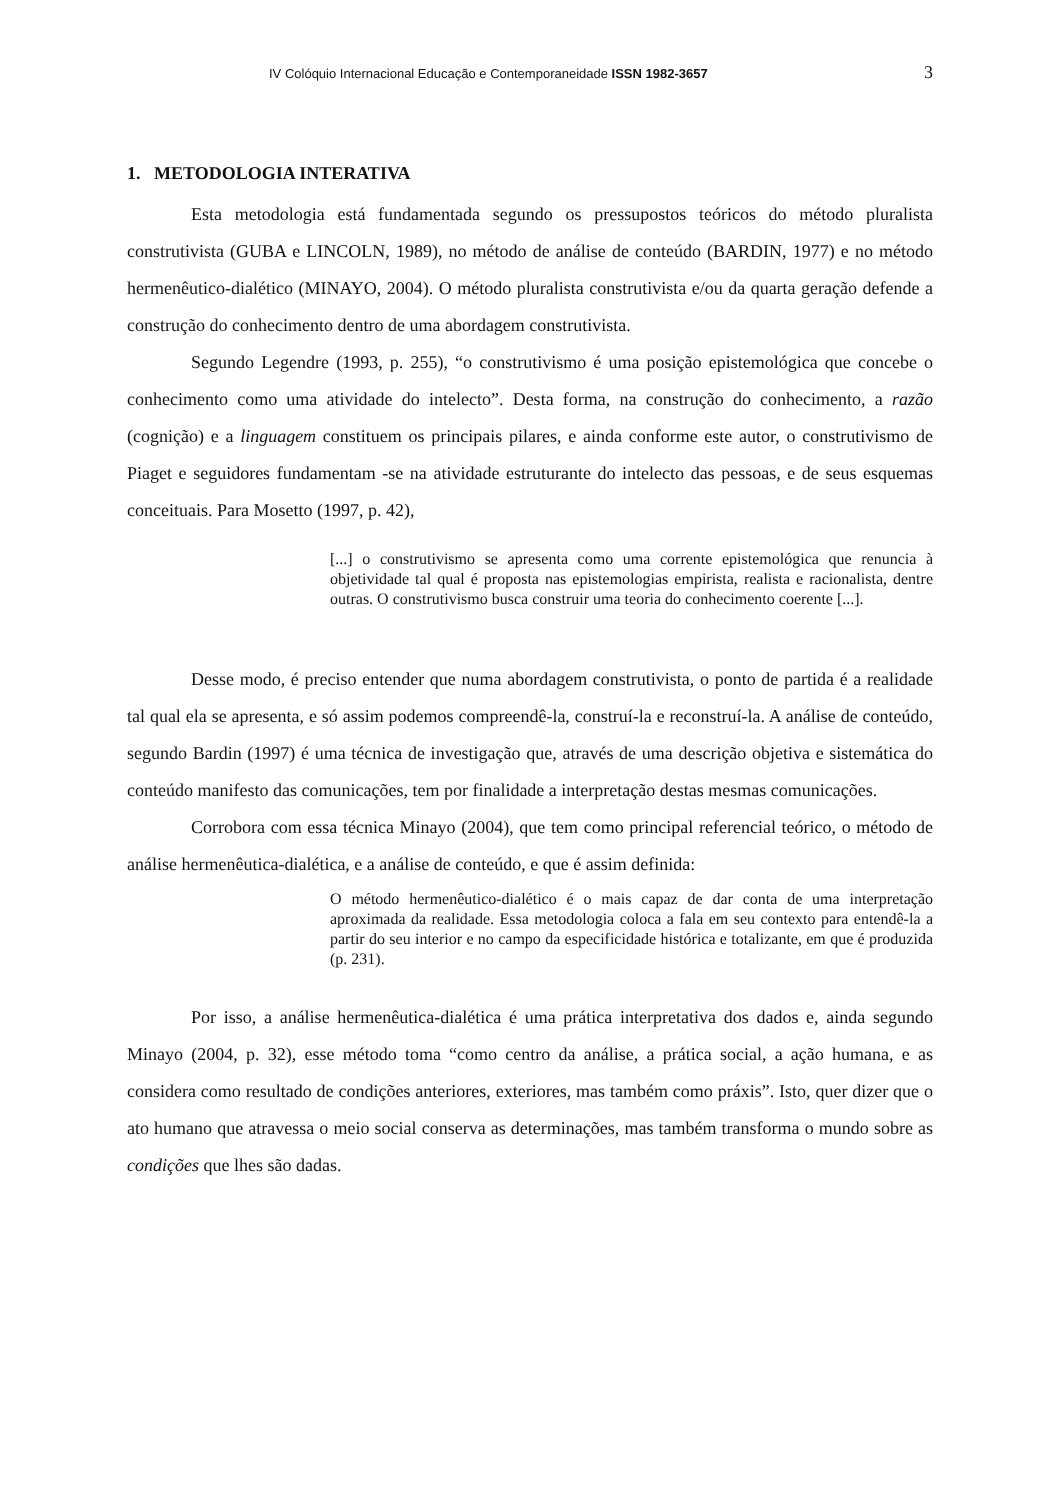IV Colóquio Internacional Educação e Contemporaneidade ISSN 1982-3657 3
1. METODOLOGIA INTERATIVA
Esta metodologia está fundamentada segundo os pressupostos teóricos do método pluralista construtivista (GUBA e LINCOLN, 1989), no método de análise de conteúdo (BARDIN, 1977) e no método hermenêutico-dialético (MINAYO, 2004). O método pluralista construtivista e/ou da quarta geração defende a construção do conhecimento dentro de uma abordagem construtivista.
Segundo Legendre (1993, p. 255), “o construtivismo é uma posição epistemológica que concebe o conhecimento como uma atividade do intelecto”. Desta forma, na construção do conhecimento, a razão (cognição) e a linguagem constituem os principais pilares, e ainda conforme este autor, o construtivismo de Piaget e seguidores fundamentam -se na atividade estruturante do intelecto das pessoas, e de seus esquemas conceituais. Para Mosetto (1997, p. 42),
[...] o construtivismo se apresenta como uma corrente epistemológica que renuncia à objetividade tal qual é proposta nas epistemologias empirista, realista e racionalista, dentre outras. O construtivismo busca construir uma teoria do conhecimento coerente [...].
Desse modo, é preciso entender que numa abordagem construtivista, o ponto de partida é a realidade tal qual ela se apresenta, e só assim podemos compreendê-la, construí-la e reconstruí-la. A análise de conteúdo, segundo Bardin (1997) é uma técnica de investigação que, através de uma descrição objetiva e sistemática do conteúdo manifesto das comunicações, tem por finalidade a interpretação destas mesmas comunicações.
Corrobora com essa técnica Minayo (2004), que tem como principal referencial teórico, o método de análise hermenêutica-dialética, e a análise de conteúdo, e que é assim definida:
O método hermenêutico-dialético é o mais capaz de dar conta de uma interpretação aproximada da realidade. Essa metodologia coloca a fala em seu contexto para entendê-la a partir do seu interior e no campo da especificidade histórica e totalizante, em que é produzida (p. 231).
Por isso, a análise hermenêutica-dialética é uma prática interpretativa dos dados e, ainda segundo Minayo (2004, p. 32), esse método toma “como centro da análise, a prática social, a ação humana, e as considera como resultado de condições anteriores, exteriores, mas também como práxis”. Isto, quer dizer que o ato humano que atravessa o meio social conserva as determinações, mas também transforma o mundo sobre as condições que lhes são dadas.